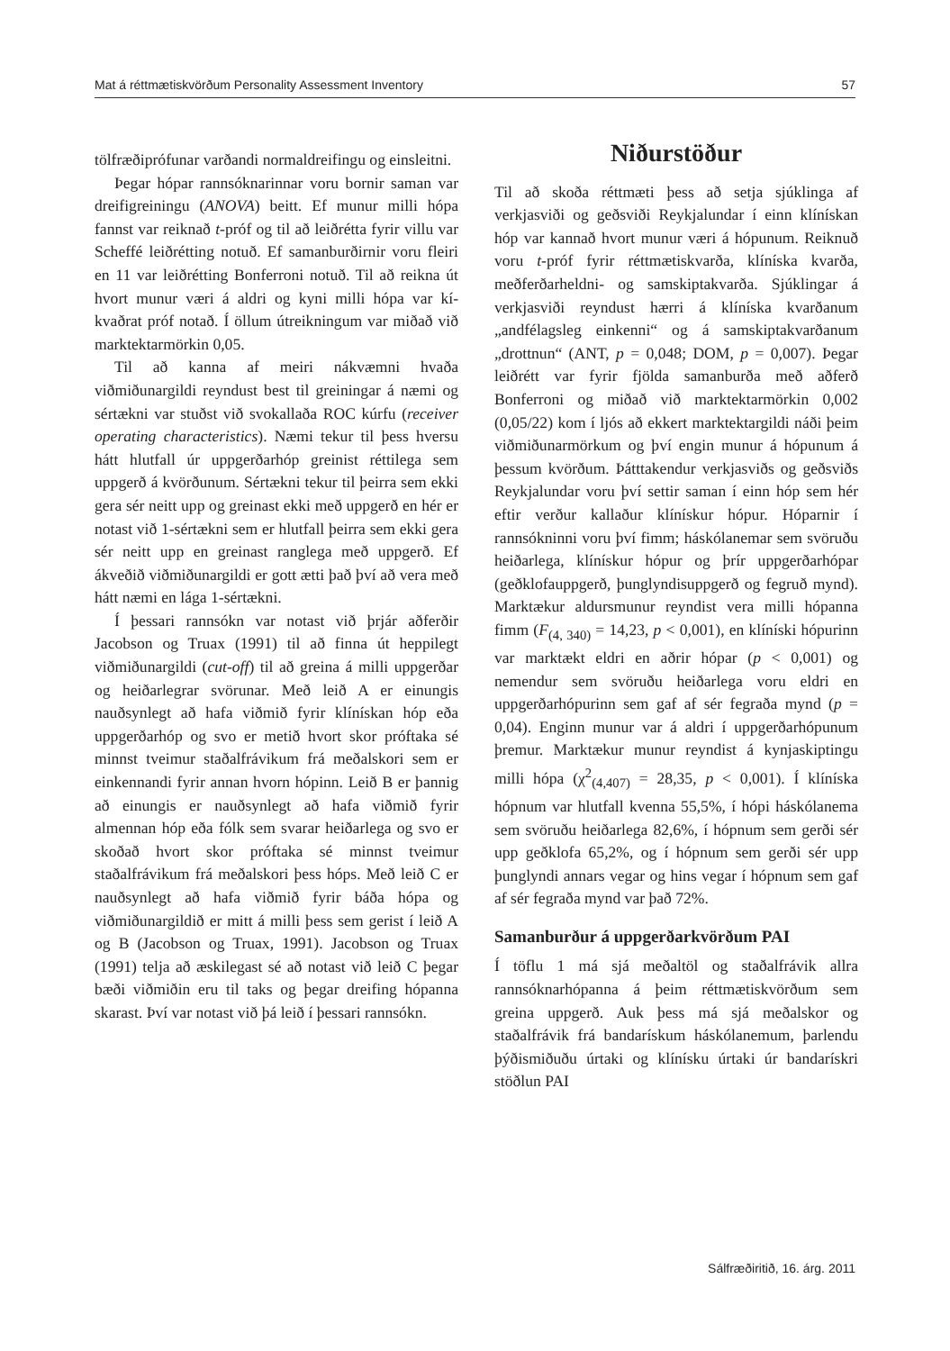Mat á réttmætiskvörðum Personality Assessment Inventory 57
tölfræðiprófunar varðandi normaldreifingu og einsleitni.
Þegar hópar rannsóknarinnar voru bornir saman var dreifigreiningu (ANOVA) beitt. Ef munur milli hópa fannst var reiknað t-próf og til að leiðrétta fyrir villu var Scheffé leiðrétting notuð. Ef samanburðirnir voru fleiri en 11 var leiðrétting Bonferroni notuð. Til að reikna út hvort munur væri á aldri og kyni milli hópa var kí-kvaðrat próf notað. Í öllum útreikningum var miðað við marktektarmörkin 0,05.
Til að kanna af meiri nákvæmni hvaða viðmiðunargildi reyndust best til greiningar á næmi og sértækni var stuðst við svokallaða ROC kúrfu (receiver operating characteristics). Næmi tekur til þess hversu hátt hlutfall úr uppgerðarhóp greinist réttilega sem uppgerð á kvörðunum. Sértækni tekur til þeirra sem ekki gera sér neitt upp og greinast ekki með uppgerð en hér er notast við 1-sértækni sem er hlutfall þeirra sem ekki gera sér neitt upp en greinast ranglega með uppgerð. Ef ákveðið viðmiðunargildi er gott ætti það því að vera með hátt næmi en lága 1-sértækni.
Í þessari rannsókn var notast við þrjár aðferðir Jacobson og Truax (1991) til að finna út heppilegt viðmiðunargildi (cut-off) til að greina á milli uppgerðar og heiðarlegrar svörunar. Með leið A er einungis nauðsynlegt að hafa viðmið fyrir klínískan hóp eða uppgerðarhóp og svo er metið hvort skor próftaka sé minnst tveimur staðalfrávikum frá meðalskori sem er einkennandi fyrir annan hvorn hópinn. Leið B er þannig að einungis er nauðsynlegt að hafa viðmið fyrir almennan hóp eða fólk sem svarar heiðarlega og svo er skoðað hvort skor próftaka sé minnst tveimur staðalfrávikum frá meðalskori þess hóps. Með leið C er nauðsynlegt að hafa viðmið fyrir báða hópa og viðmiðunargildið er mitt á milli þess sem gerist í leið A og B (Jacobson og Truax, 1991). Jacobson og Truax (1991) telja að æskilegast sé að notast við leið C þegar bæði viðmiðin eru til taks og þegar dreifing hópanna skarast. Því var notast við þá leið í þessari rannsókn.
Niðurstöður
Til að skoða réttmæti þess að setja sjúklinga af verkjasviði og geðsviði Reykjalundar í einn klínískan hóp var kannað hvort munur væri á hópunum. Reiknuð voru t-próf fyrir réttmætiskvarða, klíníska kvarða, meðferðarheldni- og samskiptakvarða. Sjúklingar á verkjasviði reyndust hærri á klíníska kvarðanum „andfélagsleg einkenni“ og á samskiptakvarðanum „drottnun“ (ANT, p = 0,048; DOM, p = 0,007). Þegar leiðrétt var fyrir fjölda samanburða með aðferð Bonferroni og miðað við marktektarmörkin 0,002 (0,05/22) kom í ljós að ekkert marktektargildi náði þeim viðmiðunarmörkum og því engin munur á hópunum á þessum kvörðum. Þátttakendur verkjasviðs og geðsviðs Reykjalundar voru því settir saman í einn hóp sem hér eftir verður kallaður klínískur hópur. Hóparnir í rannsókninni voru því fimm; háskólanemar sem svöruðu heiðarlega, klínískur hópur og þrír uppgerðarhópar (geðklofauppgerð, þunglyndisuppgerð og fegruð mynd). Marktækur aldursmunur reyndist vera milli hópanna fimm (F<sub>(4, 340)</sub> = 14,23, p < 0,001), en klíníski hópurinn var marktækt eldri en aðrir hópar (p < 0,001) og nemendur sem svöruðu heiðarlega voru eldri en uppgerðarhópurinn sem gaf af sér fegraða mynd (p = 0,04). Enginn munur var á aldri í uppgerðarhópunum þremur. Marktækur munur reyndist á kynjaskiptingu milli hópa (χ<sup>2</sup><sub>(4,407)</sub> = 28,35, p < 0,001). Í klíníska hópnum var hlutfall kvenna 55,5%, í hópi háskólanema sem svöruðu heiðarlega 82,6%, í hópnum sem gerði sér upp geðklofa 65,2%, og í hópnum sem gerði sér upp þunglyndi annars vegar og hins vegar í hópnum sem gaf af sér fegraða mynd var það 72%.
Samanburður á uppgerðarkvörðum PAI
Í töflu 1 má sjá meðaltöl og staðalfrávik allra rannsóknarhópanna á þeim réttmætiskvörðum sem greina uppgerð. Auk þess má sjá meðalskor og staðalfrávik frá bandarískum háskólanemum, þarlendu þýðismiðuðu úrtaki og klínísku úrtaki úr bandarískri stöðlun PAI
Sálfræðiritið, 16. árg. 2011